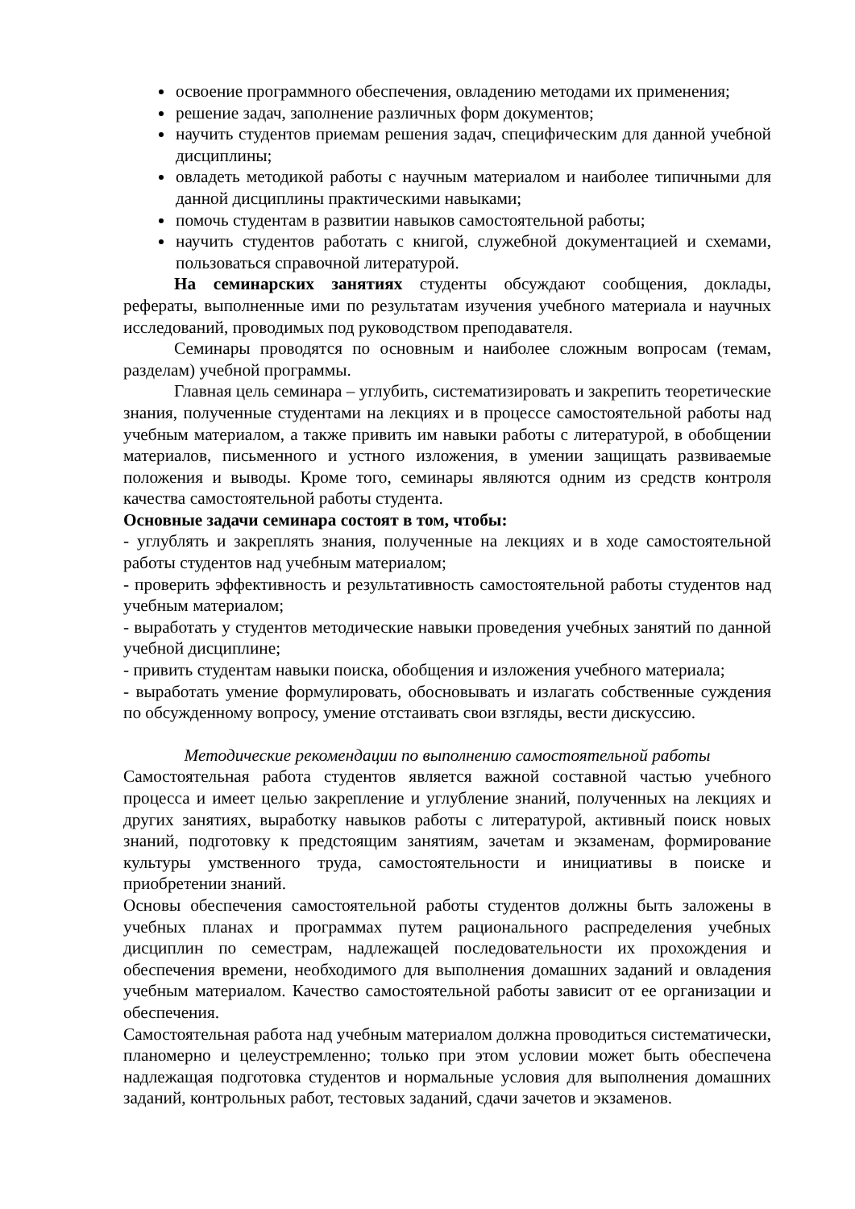освоение программного обеспечения, овладению методами их применения;
решение задач, заполнение различных форм документов;
научить студентов приемам решения задач, специфическим для данной учебной дисциплины;
овладеть методикой работы с научным материалом и наиболее типичными для данной дисциплины практическими навыками;
помочь студентам в развитии навыков самостоятельной работы;
научить студентов работать с книгой, служебной документацией и схемами, пользоваться справочной литературой.
На семинарских занятиях студенты обсуждают сообщения, доклады, рефераты, выполненные ими по результатам изучения учебного материала и научных исследований, проводимых под руководством преподавателя.
Семинары проводятся по основным и наиболее сложным вопросам (темам, разделам) учебной программы.
Главная цель семинара – углубить, систематизировать и закрепить теоретические знания, полученные студентами на лекциях и в процессе самостоятельной работы над учебным материалом, а также привить им навыки работы с литературой, в обобщении материалов, письменного и устного изложения, в умении защищать развиваемые положения и выводы. Кроме того, семинары являются одним из средств контроля качества самостоятельной работы студента.
Основные задачи семинара состоят в том, чтобы:
- углублять и закреплять знания, полученные на лекциях и в ходе самостоятельной работы студентов над учебным материалом;
- проверить эффективность и результативность самостоятельной работы студентов над учебным материалом;
- выработать у студентов методические навыки проведения учебных занятий по данной учебной дисциплине;
- привить студентам навыки поиска, обобщения и изложения учебного материала;
- выработать умение формулировать, обосновывать и излагать собственные суждения по обсужденному вопросу, умение отстаивать свои взгляды, вести дискуссию.
Методические рекомендации по выполнению самостоятельной работы
Самостоятельная работа студентов является важной составной частью учебного процесса и имеет целью закрепление и углубление знаний, полученных на лекциях и других занятиях, выработку навыков работы с литературой, активный поиск новых знаний, подготовку к предстоящим занятиям, зачетам и экзаменам, формирование культуры умственного труда, самостоятельности и инициативы в поиске и приобретении знаний.
Основы обеспечения самостоятельной работы студентов должны быть заложены в учебных планах и программах путем рационального распределения учебных дисциплин по семестрам, надлежащей последовательности их прохождения и обеспечения времени, необходимого для выполнения домашних заданий и овладения учебным материалом. Качество самостоятельной работы зависит от ее организации и обеспечения.
Самостоятельная работа над учебным материалом должна проводиться систематически, планомерно и целеустремленно; только при этом условии может быть обеспечена надлежащая подготовка студентов и нормальные условия для выполнения домашних заданий, контрольных работ, тестовых заданий, сдачи зачетов и экзаменов.